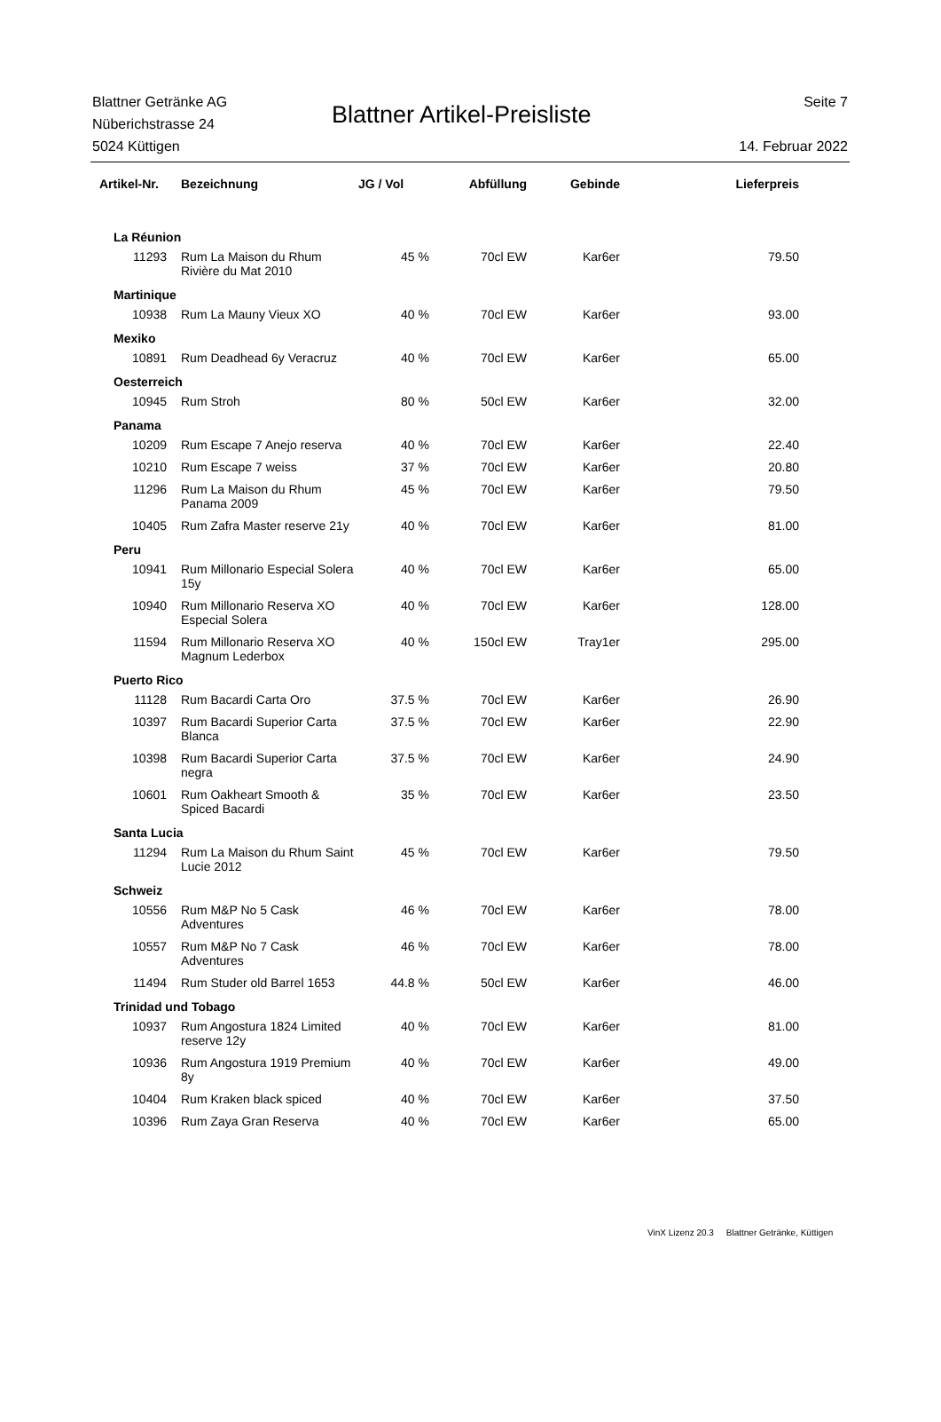Blattner Getränke AG
Nüberichstrasse 24
5024 Küttigen
Blattner Artikel-Preisliste
Seite 7
14. Februar 2022
| Artikel-Nr. | Bezeichnung | JG / Vol | Abfüllung | Gebinde | Lieferpreis |
| --- | --- | --- | --- | --- | --- |
| La Réunion | | | | | |
| 11293 | Rum La Maison du Rhum Rivière du Mat 2010 | 45 % | 70cl EW | Kar6er | 79.50 |
| Martinique | | | | | |
| 10938 | Rum La Mauny Vieux XO | 40 % | 70cl EW | Kar6er | 93.00 |
| Mexiko | | | | | |
| 10891 | Rum Deadhead 6y Veracruz | 40 % | 70cl EW | Kar6er | 65.00 |
| Oesterreich | | | | | |
| 10945 | Rum Stroh | 80 % | 50cl EW | Kar6er | 32.00 |
| Panama | | | | | |
| 10209 | Rum Escape 7 Anejo reserva | 40 % | 70cl EW | Kar6er | 22.40 |
| 10210 | Rum Escape 7 weiss | 37 % | 70cl EW | Kar6er | 20.80 |
| 11296 | Rum La Maison du Rhum Panama 2009 | 45 % | 70cl EW | Kar6er | 79.50 |
| 10405 | Rum Zafra Master reserve 21y | 40 % | 70cl EW | Kar6er | 81.00 |
| Peru | | | | | |
| 10941 | Rum Millonario Especial Solera 15y | 40 % | 70cl EW | Kar6er | 65.00 |
| 10940 | Rum Millonario Reserva XO Especial Solera | 40 % | 70cl EW | Kar6er | 128.00 |
| 11594 | Rum Millonario Reserva XO Magnum Lederbox | 40 % | 150cl EW | Tray1er | 295.00 |
| Puerto Rico | | | | | |
| 11128 | Rum Bacardi Carta Oro | 37.5 % | 70cl EW | Kar6er | 26.90 |
| 10397 | Rum Bacardi Superior Carta Blanca | 37.5 % | 70cl EW | Kar6er | 22.90 |
| 10398 | Rum Bacardi Superior Carta negra | 37.5 % | 70cl EW | Kar6er | 24.90 |
| 10601 | Rum Oakheart Smooth & Spiced Bacardi | 35 % | 70cl EW | Kar6er | 23.50 |
| Santa Lucia | | | | | |
| 11294 | Rum La Maison du Rhum Saint Lucie 2012 | 45 % | 70cl EW | Kar6er | 79.50 |
| Schweiz | | | | | |
| 10556 | Rum M&P No 5 Cask Adventures | 46 % | 70cl EW | Kar6er | 78.00 |
| 10557 | Rum M&P No 7 Cask Adventures | 46 % | 70cl EW | Kar6er | 78.00 |
| 11494 | Rum Studer old Barrel 1653 | 44.8 % | 50cl EW | Kar6er | 46.00 |
| Trinidad und Tobago | | | | | |
| 10937 | Rum Angostura 1824 Limited reserve 12y | 40 % | 70cl EW | Kar6er | 81.00 |
| 10936 | Rum Angostura 1919 Premium 8y | 40 % | 70cl EW | Kar6er | 49.00 |
| 10404 | Rum Kraken black spiced | 40 % | 70cl EW | Kar6er | 37.50 |
| 10396 | Rum Zaya Gran Reserva | 40 % | 70cl EW | Kar6er | 65.00 |
VinX Lizenz 20.3 Blattner Getränke, Küttigen